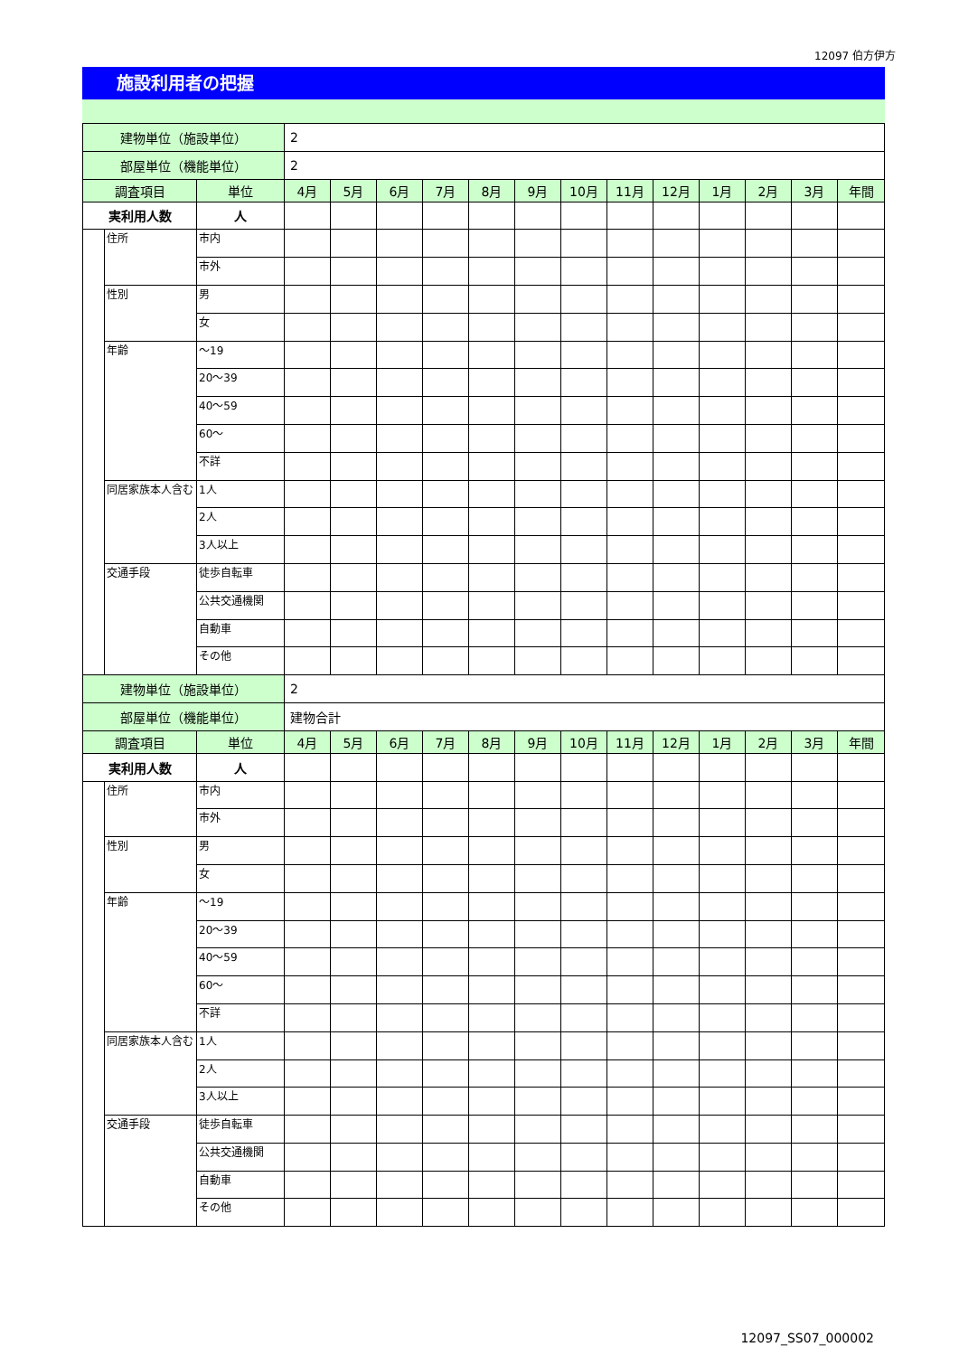12097 伯方伊方
施設利用者の把握
| 建物単位（施設単位） | | | 2 | | | | | | | | | | | | |
| 部屋単位（機能単位） | | | 2 | | | | | | | | | | | | |
| 調査項目 | | 単位 | 4月 | 5月 | 6月 | 7月 | 8月 | 9月 | 10月 | 11月 | 12月 | 1月 | 2月 | 3月 | 年間 |
| 実利用人数 | | 人 | | | | | | | | | | | | | |
| | 住所 | 市内 | | | | | | | | | | | | | |
| | | 市外 | | | | | | | | | | | | | |
| | 性別 | 男 | | | | | | | | | | | | | |
| | | 女 | | | | | | | | | | | | | |
| | 年齢 | ～19 | | | | | | | | | | | | | |
| | | 20～39 | | | | | | | | | | | | | |
| | | 40～59 | | | | | | | | | | | | | |
| | | 60～ | | | | | | | | | | | | | |
| | | 不詳 | | | | | | | | | | | | | |
| | 同居家族本人含む | 1人 | | | | | | | | | | | | | |
| | | 2人 | | | | | | | | | | | | | |
| | | 3人以上 | | | | | | | | | | | | | |
| | 交通手段 | 徒歩自転車 | | | | | | | | | | | | | |
| | | 公共交通機関 | | | | | | | | | | | | | |
| | | 自動車 | | | | | | | | | | | | | |
| | | その他 | | | | | | | | | | | | | |
| 建物単位（施設単位） | | | 2 | | | | | | | | | | | | |
| 部屋単位（機能単位） | | | 建物合計 | | | | | | | | | | | | |
| 調査項目 | | 単位 | 4月 | 5月 | 6月 | 7月 | 8月 | 9月 | 10月 | 11月 | 12月 | 1月 | 2月 | 3月 | 年間 |
| 実利用人数 | | 人 | | | | | | | | | | | | | |
| | 住所 | 市内 | | | | | | | | | | | | | |
| | | 市外 | | | | | | | | | | | | | |
| | 性別 | 男 | | | | | | | | | | | | | |
| | | 女 | | | | | | | | | | | | | |
| | 年齢 | ～19 | | | | | | | | | | | | | |
| | | 20～39 | | | | | | | | | | | | | |
| | | 40～59 | | | | | | | | | | | | | |
| | | 60～ | | | | | | | | | | | | | |
| | | 不詳 | | | | | | | | | | | | | |
| | 同居家族本人含む | 1人 | | | | | | | | | | | | | |
| | | 2人 | | | | | | | | | | | | | |
| | | 3人以上 | | | | | | | | | | | | | |
| | 交通手段 | 徒歩自転車 | | | | | | | | | | | | | |
| | | 公共交通機関 | | | | | | | | | | | | | |
| | | 自動車 | | | | | | | | | | | | | |
| | | その他 | | | | | | | | | | | | | |
12097_SS07_000002